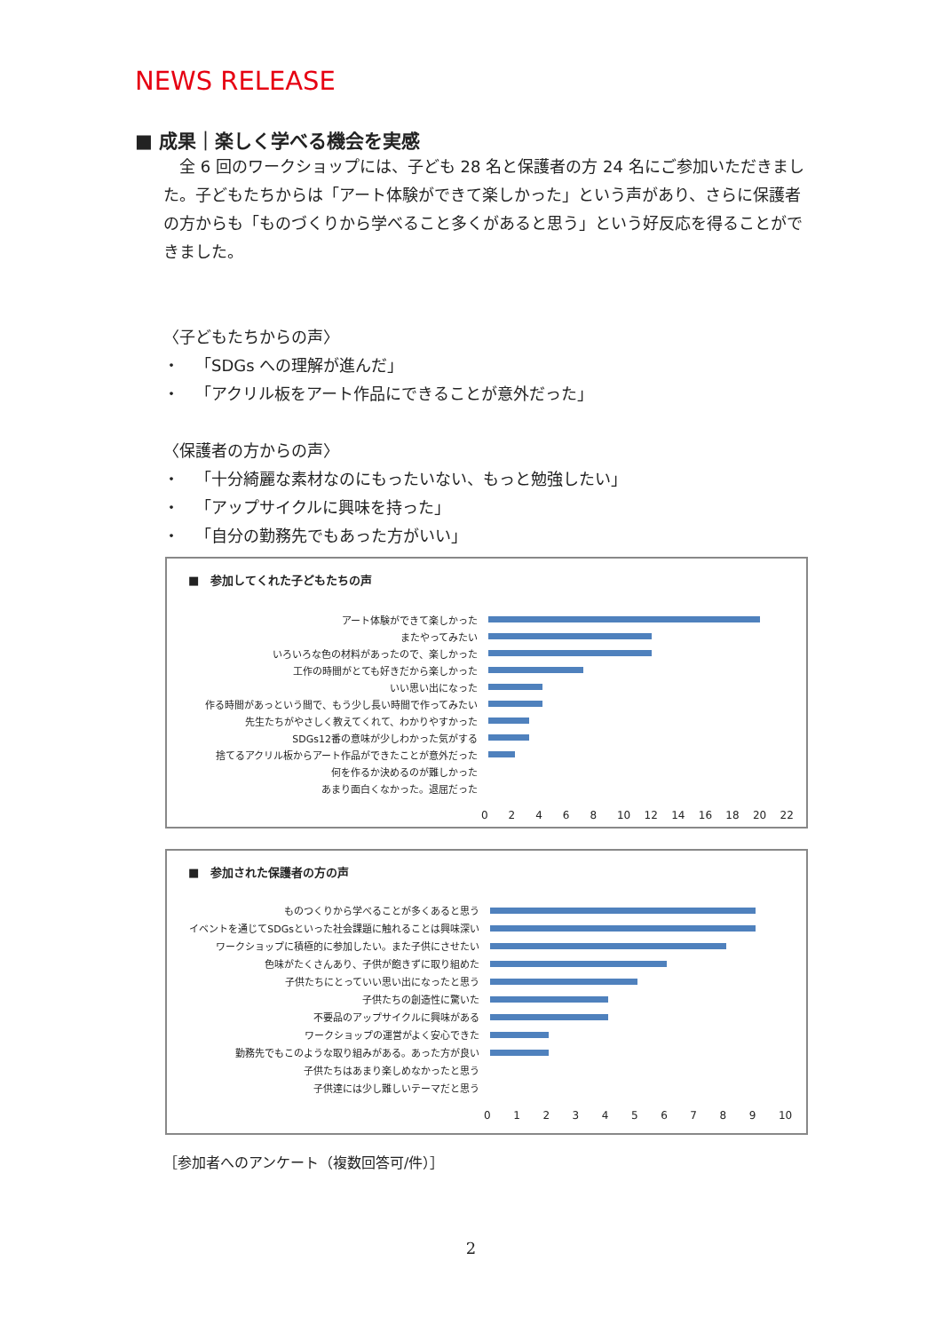NEWS RELEASE
■ 成果｜楽しく学べる機会を実感
 全 6 回のワークショップには、子ども 28 名と保護者の方 24 名にご参加いただきました。子どもたちからは「アート体験ができて楽しかった」という声があり、さらに保護者の方からも「ものづくりから学べること多くがあると思う」という好反応を得ることができました。
〈子どもたちからの声〉
・ 「SDGs への理解が進んだ」
・ 「アクリル板をアート作品にできることが意外だった」
〈保護者の方からの声〉
・ 「十分綺麗な素材なのにもったいない、もっと勉強したい」
・ 「アップサイクルに興味を持った」
・ 「自分の勤務先でもあった方がいい」
■ 参加してくれた子どもたちの声
アート体験ができて楽しかった
またやってみたい
いろいろな色の材料があったので、楽しかった
工作の時間がとても好きだから楽しかった
いい思い出になった
作る時間があっという間で、もう少し長い時間で作ってみたい
先生たちがやさしく教えてくれて、わかりやすかった
SDGs12番の意味が少しわかった気がする
捨てるアクリル板からアート作品ができたことが意外だった
何を作るか決めるのが難しかった
あまり面白くなかった。退屈だった
02468 10 12 14 16 18 20 22
■ 参加された保護者の方の声
ものつくりから学べることが多くあると思う
イベントを通じてSDGsといった社会課題に触れることは興味深い
ワークショップに積極的に参加したい。また子供にさせたい
色味がたくさんあり、子供が飽きずに取り組めた
子供たちにとっていい思い出になったと思う
子供たちの創造性に驚いた
不要品のアップサイクルに興味がある
ワークショップの運営がよく安心できた
勤務先でもこのような取り組みがある。あった方が良い
子供たちはあまり楽しめなかったと思う
子供達には少し難しいテーマだと思う
0123456789 10
［参加者へのアンケート（複数回答可/件）］
2